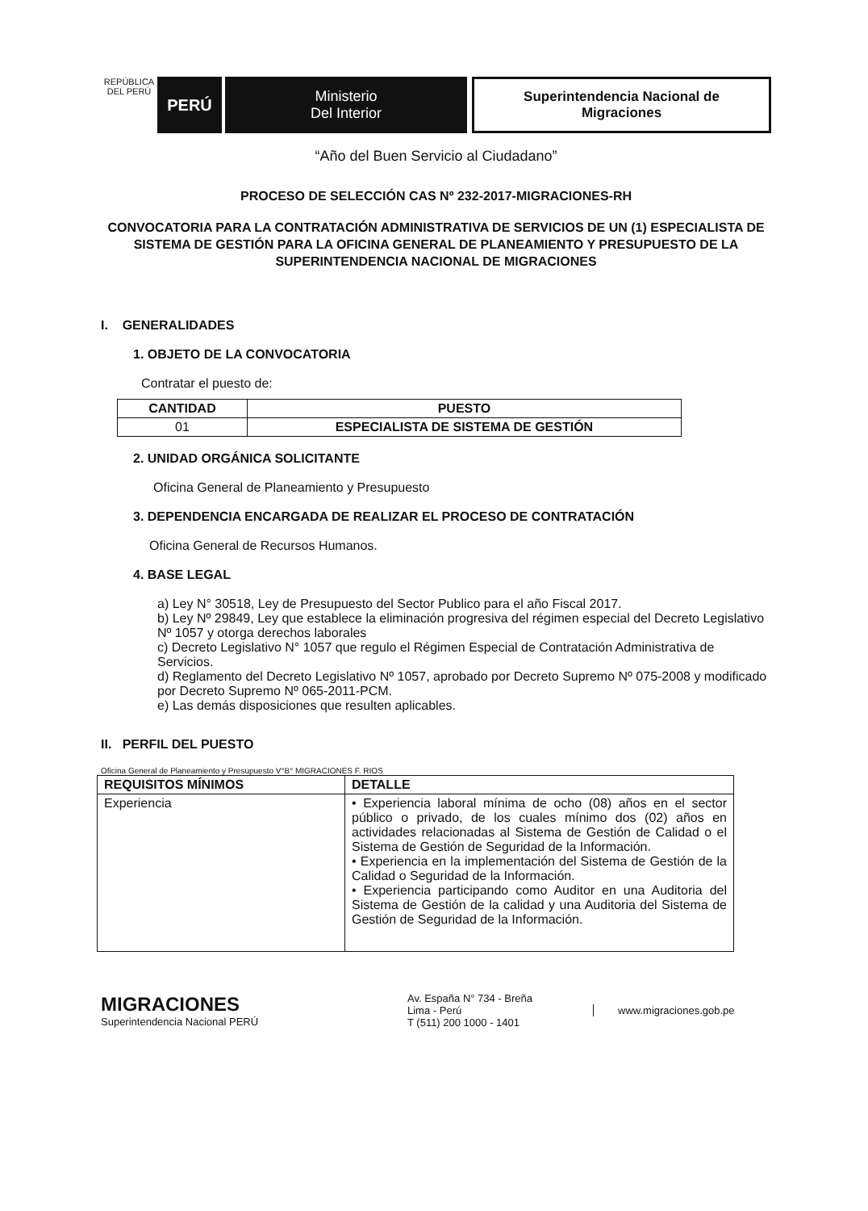REPÚBLICA DEL PERÚ
PERÚ Ministerio
Del Interior
Superintendencia Nacional de
Migraciones
“Año del Buen Servicio al Ciudadano”
PROCESO DE SELECCIÓN CAS Nº 232-2017-MIGRACIONES-RH
CONVOCATORIA PARA LA CONTRATACIÓN ADMINISTRATIVA DE SERVICIOS DE UN (1) ESPECIALISTA DE SISTEMA DE GESTIÓN PARA LA OFICINA GENERAL DE PLANEAMIENTO Y PRESUPUESTO DE LA SUPERINTENDENCIA NACIONAL DE MIGRACIONES
I. GENERALIDADES
1. OBJETO DE LA CONVOCATORIA
Contratar el puesto de:
| CANTIDAD | PUESTO |
| --- | --- |
| 01 | ESPECIALISTA DE SISTEMA DE GESTIÓN |
2. UNIDAD ORGÁNICA SOLICITANTE
Oficina General de Planeamiento y Presupuesto
3. DEPENDENCIA ENCARGADA DE REALIZAR EL PROCESO DE CONTRATACIÓN
Oficina General de Recursos Humanos.
4. BASE LEGAL
a) Ley N° 30518, Ley de Presupuesto del Sector Publico para el año Fiscal 2017.
b) Ley Nº 29849, Ley que establece la eliminación progresiva del régimen especial del Decreto Legislativo Nº 1057 y otorga derechos laborales
c) Decreto Legislativo N° 1057 que regulo el Régimen Especial de Contratación Administrativa de Servicios.
d) Reglamento del Decreto Legislativo Nº 1057, aprobado por Decreto Supremo Nº 075-2008 y modificado por Decreto Supremo Nº 065-2011-PCM.
e) Las demás disposiciones que resulten aplicables.
II. PERFIL DEL PUESTO
Oficina General de Planeamiento y Presupuesto V°B° MIGRACIONES F. RIOS
| REQUISITOS MÍNIMOS | DETALLE |
| --- | --- |
| Experiencia | • Experiencia laboral mínima de ocho (08) años en el sector público o privado, de los cuales mínimo dos (02) años en actividades relacionadas al Sistema de Gestión de Calidad o el Sistema de Gestión de Seguridad de la Información. • Experiencia en la implementación del Sistema de Gestión de la Calidad o Seguridad de la Información. • Experiencia participando como Auditor en una Auditoria del Sistema de Gestión de la calidad y una Auditoria del Sistema de Gestión de Seguridad de la Información. |
MIGRACIONES
Superintendencia Nacional PERÚ
Av. España N° 734 - Breña
Lima - Perú
T (511) 200 1000 - 1401
www.migraciones.gob.pe